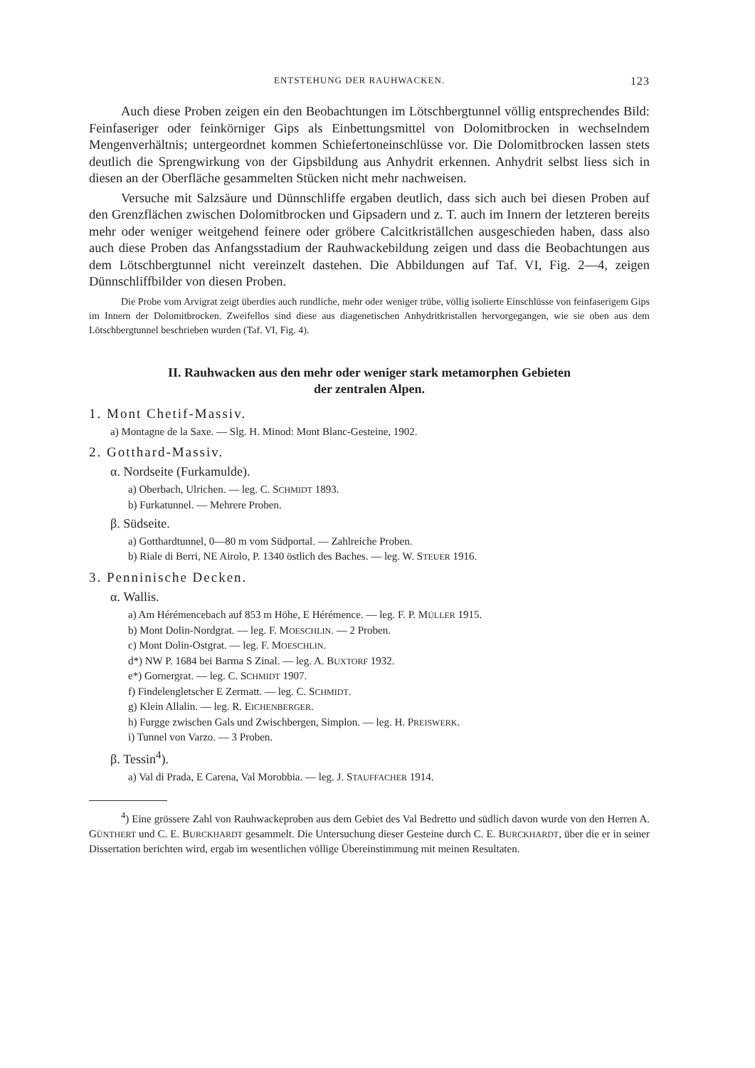ENTSTEHUNG DER RAUHWACKEN. 123
Auch diese Proben zeigen ein den Beobachtungen im Lötschbergtunnel völlig entsprechendes Bild: Feinfaseriger oder feinkörniger Gips als Einbettungsmittel von Dolomitbrocken in wechselndem Mengenverhältnis; untergeordnet kommen Schiefertoneinschlüsse vor. Die Dolomitbrocken lassen stets deutlich die Sprengwirkung von der Gipsbildung aus Anhydrit erkennen. Anhydrit selbst liess sich in diesen an der Oberfläche gesammelten Stücken nicht mehr nachweisen.
Versuche mit Salzsäure und Dünnschliffe ergaben deutlich, dass sich auch bei diesen Proben auf den Grenzflächen zwischen Dolomitbrocken und Gipsadern und z. T. auch im Innern der letzteren bereits mehr oder weniger weitgehend feinere oder gröbere Calcitkriställchen ausgeschieden haben, dass also auch diese Proben das Anfangsstadium der Rauhwackebildung zeigen und dass die Beobachtungen aus dem Lötschbergtunnel nicht vereinzelt dastehen. Die Abbildungen auf Taf. VI, Fig. 2—4, zeigen Dünnschliffbilder von diesen Proben.
Die Probe vom Arvigrat zeigt überdies auch rundliche, mehr oder weniger trübe, völlig isolierte Einschlüsse von feinfaserigem Gips im Innern der Dolomitbrocken. Zweifellos sind diese aus diagenetischen Anhydritkristallen hervorgegangen, wie sie oben aus dem Lötschbergtunnel beschrieben wurden (Taf. VI, Fig. 4).
II. Rauhwacken aus den mehr oder weniger stark metamorphen Gebieten
der zentralen Alpen.
1. Mont Chetif-Massiv.
a) Montagne de la Saxe. — Slg. H. Minod: Mont Blanc-Gesteine, 1902.
2. Gotthard-Massiv.
α. Nordseite (Furkamulde).
a) Oberbach, Ulrichen. — leg. C. SCHMIDT 1893.
b) Furkatunnel. — Mehrere Proben.
β. Südseite.
a) Gotthardtunnel, 0—80 m vom Südportal. — Zahlreiche Proben.
b) Riale di Berri, NE Airolo, P. 1340 östlich des Baches. — leg. W. STEUER 1916.
3. Penninische Decken.
α. Wallis.
a) Am Hérémencebach auf 853 m Höhe, E Hérémence. — leg. F. P. MÜLLER 1915.
b) Mont Dolin-Nordgrat. — leg. F. MOESCHLIN. — 2 Proben.
c) Mont Dolin-Ostgrat. — leg. F. MOESCHLIN.
d*) NW P. 1684 bei Barma S Zinal. — leg. A. BUXTORF 1932.
e*) Gornergrat. — leg. C. SCHMIDT 1907.
f) Findelengletscher E Zermatt. — leg. C. SCHMIDT.
g) Klein Allalin. — leg. R. EICHENBERGER.
h) Furgge zwischen Gals und Zwischbergen, Simplon. — leg. H. PREISWERK.
i) Tunnel von Varzo. — 3 Proben.
β. Tessin<sup>4</sup>).
a) Val di Prada, E Carena, Val Morobbia. — leg. J. STAUFFACHER 1914.
<sup>4</sup>) Eine grössere Zahl von Rauhwackeproben aus dem Gebiet des Val Bedretto und südlich davon wurde von den Herren A. GÜNTHERT und C. E. BURCKHARDT gesammelt. Die Untersuchung dieser Gesteine durch C. E. BURCKHARDT, über die er in seiner Dissertation berichten wird, ergab im wesentlichen völlige Übereinstimmung mit meinen Resultaten.